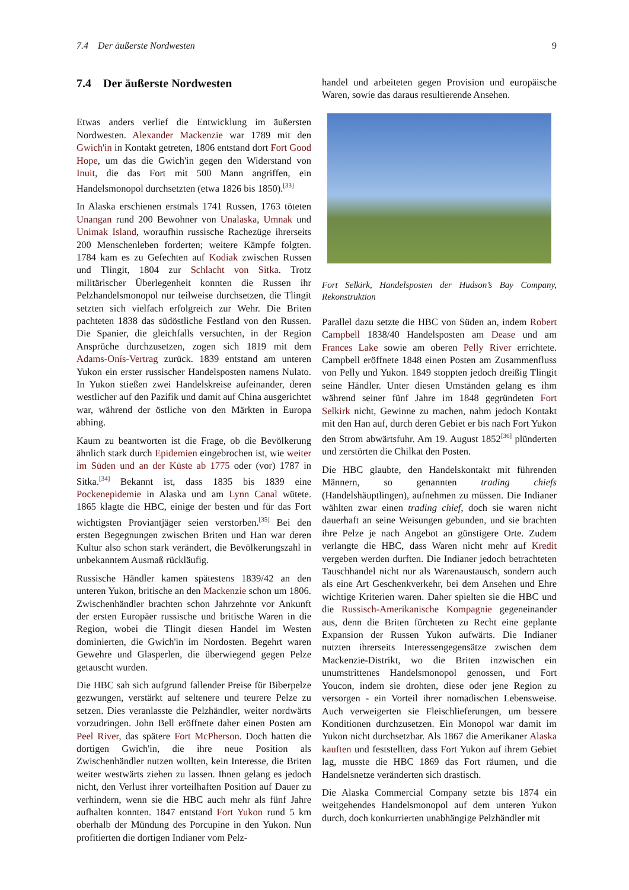7.4 Der äußerste Nordwesten 9
7.4 Der äußerste Nordwesten
Etwas anders verlief die Entwicklung im äußersten Nordwesten. Alexander Mackenzie war 1789 mit den Gwich'in in Kontakt getreten, 1806 entstand dort Fort Good Hope, um das die Gwich'in gegen den Widerstand von Inuit, die das Fort mit 500 Mann angriffen, ein Handelsmonopol durchsetzten (etwa 1826 bis 1850).<sup>[33]</sup>
In Alaska erschienen erstmals 1741 Russen, 1763 töteten Unangan rund 200 Bewohner von Unalaska, Umnak und Unimak Island, woraufhin russische Rachezüge ihrerseits 200 Menschenleben forderten; weitere Kämpfe folgten. 1784 kam es zu Gefechten auf Kodiak zwischen Russen und Tlingit, 1804 zur Schlacht von Sitka. Trotz militärischer Überlegenheit konnten die Russen ihr Pelzhandelsmonopol nur teilweise durchsetzen, die Tlingit setzten sich vielfach erfolgreich zur Wehr. Die Briten pachteten 1838 das südöstliche Festland von den Russen. Die Spanier, die gleichfalls versuchten, in der Region Ansprüche durchzusetzen, zogen sich 1819 mit dem Adams-Onís-Vertrag zurück. 1839 entstand am unteren Yukon ein erster russischer Handelsposten namens Nulato. In Yukon stießen zwei Handelskreise aufeinander, deren westlicher auf den Pazifik und damit auf China ausgerichtet war, während der östliche von den Märkten in Europa abhing.
Kaum zu beantworten ist die Frage, ob die Bevölkerung ähnlich stark durch Epidemien eingebrochen ist, wie weiter im Süden und an der Küste ab 1775 oder (vor) 1787 in Sitka.<sup>[34]</sup> Bekannt ist, dass 1835 bis 1839 eine Pockenepidemie in Alaska und am Lynn Canal wütete. 1865 klagte die HBC, einige der besten und für das Fort wichtigsten Proviantjäger seien verstorben.<sup>[35]</sup> Bei den ersten Begegnungen zwischen Briten und Han war deren Kultur also schon stark verändert, die Bevölkerungszahl in unbekanntem Ausmaß rückläufig.
Russische Händler kamen spätestens 1839/42 an den unteren Yukon, britische an den Mackenzie schon um 1806. Zwischenhändler brachten schon Jahrzehnte vor Ankunft der ersten Europäer russische und britische Waren in die Region, wobei die Tlingit diesen Handel im Westen dominierten, die Gwich'in im Nordosten. Begehrt waren Gewehre und Glasperlen, die überwiegend gegen Pelze getauscht wurden.
Die HBC sah sich aufgrund fallender Preise für Biberpelze gezwungen, verstärkt auf seltenere und teurere Pelze zu setzen. Dies veranlasste die Pelzhändler, weiter nordwärts vorzudringen. John Bell eröffnete daher einen Posten am Peel River, das spätere Fort McPherson. Doch hatten die dortigen Gwich'in, die ihre neue Position als Zwischenhändler nutzen wollten, kein Interesse, die Briten weiter westwärts ziehen zu lassen. Ihnen gelang es jedoch nicht, den Verlust ihrer vorteilhaften Position auf Dauer zu verhindern, wenn sie die HBC auch mehr als fünf Jahre aufhalten konnten. 1847 entstand Fort Yukon rund 5 km oberhalb der Mündung des Porcupine in den Yukon. Nun profitierten die dortigen Indianer vom Pelz-
handel und arbeiteten gegen Provision und europäische Waren, sowie das daraus resultierende Ansehen.
Fort Selkirk, Handelsposten der Hudson’s Bay Company, Rekonstruktion
Parallel dazu setzte die HBC von Süden an, indem Robert Campbell 1838/40 Handelsposten am Dease und am Frances Lake sowie am oberen Pelly River errichtete. Campbell eröffnete 1848 einen Posten am Zusammenfluss von Pelly und Yukon. 1849 stoppten jedoch dreißig Tlingit seine Händler. Unter diesen Umständen gelang es ihm während seiner fünf Jahre im 1848 gegründeten Fort Selkirk nicht, Gewinne zu machen, nahm jedoch Kontakt mit den Han auf, durch deren Gebiet er bis nach Fort Yukon den Strom abwärtsfuhr. Am 19. August 1852<sup>[36]</sup> plünderten und zerstörten die Chilkat den Posten.
Die HBC glaubte, den Handelskontakt mit führenden Männern, so genannten trading chiefs (Handelshäuptlingen), aufnehmen zu müssen. Die Indianer wählten zwar einen trading chief, doch sie waren nicht dauerhaft an seine Weisungen gebunden, und sie brachten ihre Pelze je nach Angebot an günstigere Orte. Zudem verlangte die HBC, dass Waren nicht mehr auf Kredit vergeben werden durften. Die Indianer jedoch betrachteten Tauschhandel nicht nur als Warenaustausch, sondern auch als eine Art Geschenkverkehr, bei dem Ansehen und Ehre wichtige Kriterien waren. Daher spielten sie die HBC und die Russisch-Amerikanische Kompagnie gegeneinander aus, denn die Briten fürchteten zu Recht eine geplante Expansion der Russen Yukon aufwärts. Die Indianer nutzten ihrerseits Interessengegensätze zwischen dem Mackenzie-Distrikt, wo die Briten inzwischen ein unumstrittenes Handelsmonopol genossen, und Fort Youcon, indem sie drohten, diese oder jene Region zu versorgen - ein Vorteil ihrer nomadischen Lebensweise. Auch verweigerten sie Fleischlieferungen, um bessere Konditionen durchzusetzen. Ein Monopol war damit im Yukon nicht durchsetzbar. Als 1867 die Amerikaner Alaska kauften und feststellten, dass Fort Yukon auf ihrem Gebiet lag, musste die HBC 1869 das Fort räumen, und die Handelsnetze veränderten sich drastisch.
Die Alaska Commercial Company setzte bis 1874 ein weitgehendes Handelsmonopol auf dem unteren Yukon durch, doch konkurrierten unabhängige Pelzhändler mit